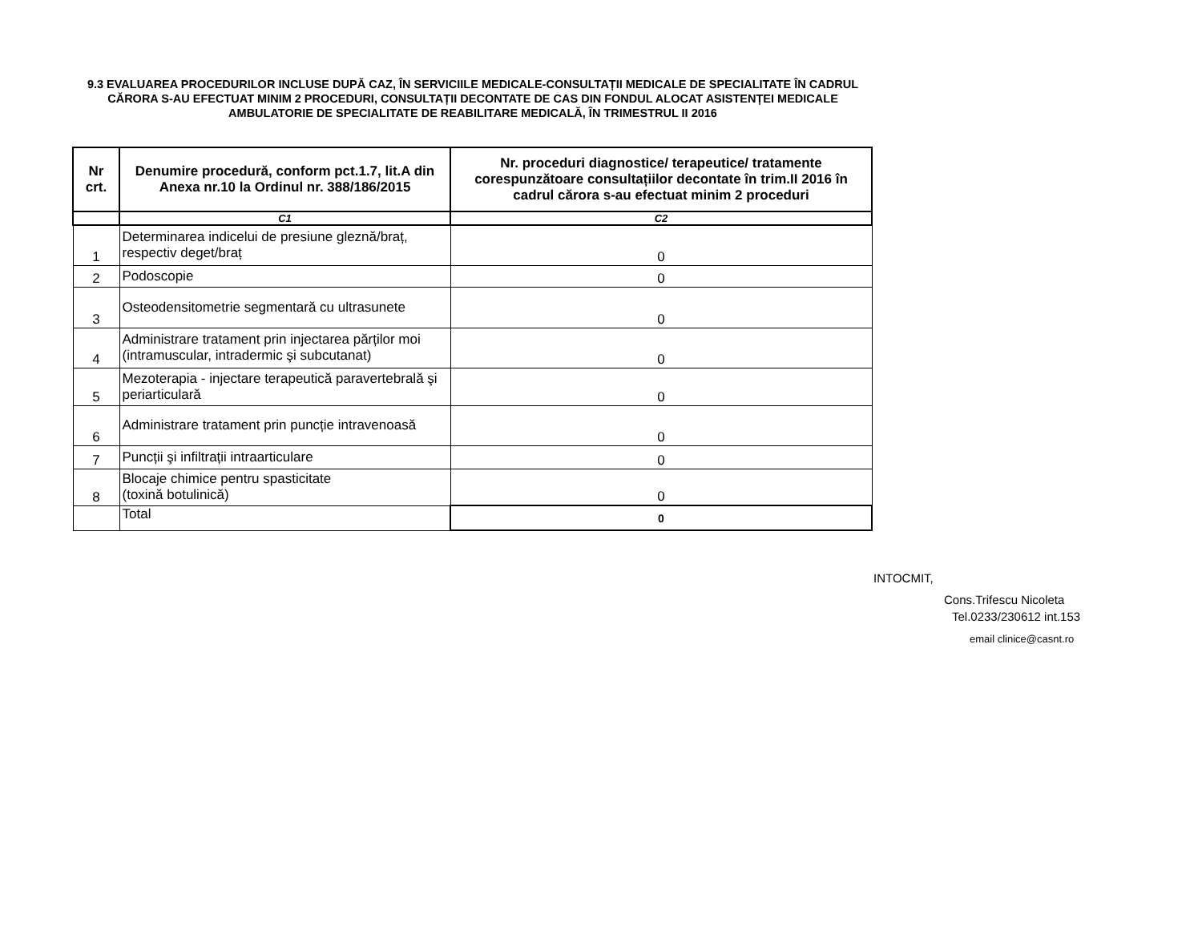9.3 EVALUAREA PROCEDURILOR INCLUSE DUPĂ CAZ, ÎN SERVICIILE MEDICALE-CONSULTAȚII MEDICALE DE SPECIALITATE ÎN CADRUL CĂRORA S-AU EFECTUAT MINIM 2 PROCEDURI, CONSULTAȚII DECONTATE DE CAS DIN FONDUL ALOCAT ASISTENȚEI MEDICALE AMBULATORIE DE SPECIALITATE DE REABILITARE MEDICALĂ, ÎN TRIMESTRUL II 2016
| Nr crt. | Denumire procedură, conform pct.1.7, lit.A din Anexa nr.10 la Ordinul nr. 388/186/2015 | Nr. proceduri diagnostice/ terapeutice/ tratamente corespunzătoare consultațiilor decontate în trim.II 2016 în cadrul cărora s-au efectuat minim 2 proceduri |
| --- | --- | --- |
| | C1 | C2 |
| 1 | Determinarea indicelui de presiune gleznă/braț, respectiv deget/braț | 0 |
| 2 | Podoscopie | 0 |
| 3 | Osteodensitometrie segmentară cu ultrasunete | 0 |
| 4 | Administrare tratament prin injectarea părților moi (intramuscular, intradermic şi subcutanat) | 0 |
| 5 | Mezoterapia - injectare terapeutică paravertebrală şi periarticulară | 0 |
| 6 | Administrare tratament prin puncție intravenoasă | 0 |
| 7 | Puncții şi infiltrații intraarticulare | 0 |
| 8 | Blocaje chimice pentru spasticitate (toxină botulinică) | 0 |
| | Total | 0 |
INTOCMIT,
Cons.Trifescu Nicoleta
Tel.0233/230612 int.153
email clinice@casnt.ro